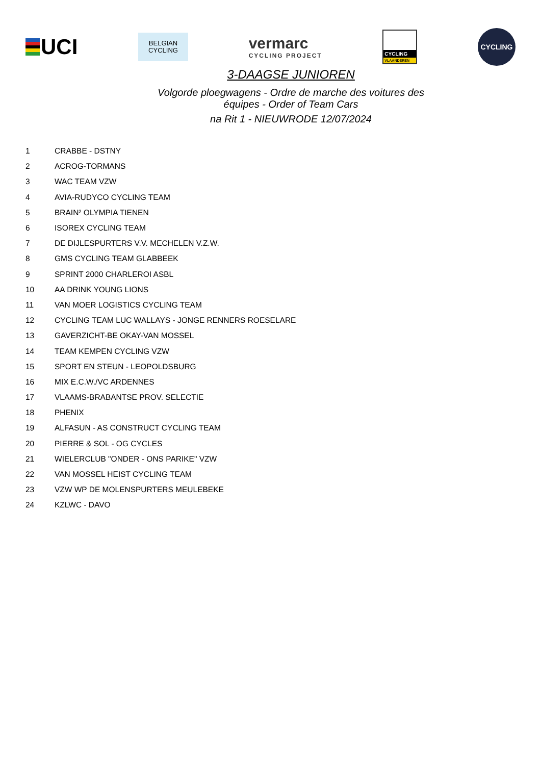UCI
BELGIAN
CYCLING
vermarc
CYCLING PROJECT
CYCLING
VLAANDEREN
CYCLING
3-DAAGSE JUNIOREN
Volgorde ploegwagens - Ordre de marche des voitures des équipes - Order of Team Cars
na Rit 1 - NIEUWRODE 12/07/2024
| 1 | CRABBE - DSTNY |
| 2 | ACROG-TORMANS |
| 3 | WAC TEAM VZW |
| 4 | AVIA-RUDYCO CYCLING TEAM |
| 5 | BRAIN² OLYMPIA TIENEN |
| 6 | ISOREX CYCLING TEAM |
| 7 | DE DIJLESPURTERS V.V. MECHELEN V.Z.W. |
| 8 | GMS CYCLING TEAM GLABBEEK |
| 9 | SPRINT 2000 CHARLEROI ASBL |
| 10 | AA DRINK YOUNG LIONS |
| 11 | VAN MOER LOGISTICS CYCLING TEAM |
| 12 | CYCLING TEAM LUC WALLAYS - JONGE RENNERS ROESELARE |
| 13 | GAVERZICHT-BE OKAY-VAN MOSSEL |
| 14 | TEAM KEMPEN CYCLING VZW |
| 15 | SPORT EN STEUN - LEOPOLDSBURG |
| 16 | MIX E.C.W./VC ARDENNES |
| 17 | VLAAMS-BRABANTSE PROV. SELECTIE |
| 18 | PHENIX |
| 19 | ALFASUN - AS CONSTRUCT CYCLING TEAM |
| 20 | PIERRE & SOL - OG CYCLES |
| 21 | WIELERCLUB "ONDER - ONS PARIKE" VZW |
| 22 | VAN MOSSEL HEIST CYCLING TEAM |
| 23 | VZW WP DE MOLENSPURTERS MEULEBEKE |
| 24 | KZLWC - DAVO |